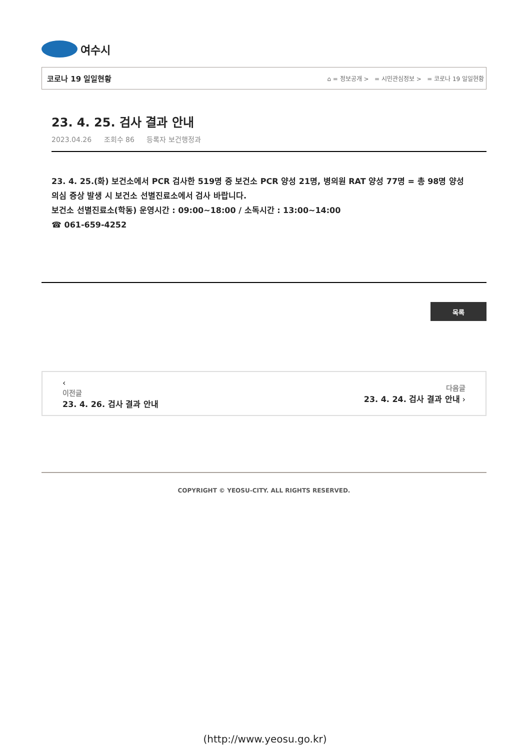여수시
코로나 19 일일현황 ⌂ = 정보공개 > = 시민관심정보 > = 코로나 19 일일현황
23. 4. 25. 검사 결과 안내
2023.04.26 조회수 86 등록자 보건행정과
23. 4. 25.(화) 보건소에서 PCR 검사한 519명 중 보건소 PCR 양성 21명, 병의원 RAT 양성 77명 = 총 98명 양성
의심 증상 발생 시 보건소 선별진료소에서 검사 바랍니다.
보건소 선별진료소(학동) 운영시간 : 09:00~18:00 / 소독시간 : 13:00~14:00
☎ 061-659-4252
목록
‹
이전글
23. 4. 26. 검사 결과 안내
다음글
23. 4. 24. 검사 결과 안내 ›
COPYRIGHT © YEOSU-CITY. ALL RIGHTS RESERVED.
(http://www.yeosu.go.kr)